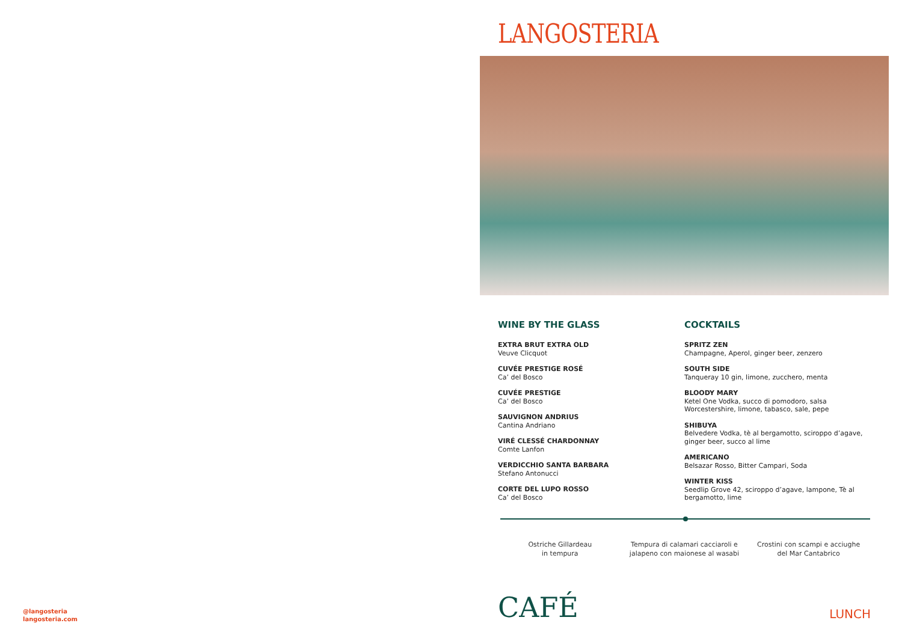@langosteria
langosteria.com
LANGOSTERIA
WINE BY THE GLASS
EXTRA BRUT EXTRA OLD
Veuve Clicquot
CUVÉE PRESTIGE ROSÉ
Ca’ del Bosco
CUVÉE PRESTIGE
Ca’ del Bosco
SAUVIGNON ANDRIUS
Cantina Andriano
VIRÉ CLESSÉ CHARDONNAY
Comte Lanfon
VERDICCHIO SANTA BARBARA
Stefano Antonucci
CORTE DEL LUPO ROSSO
Ca’ del Bosco
COCKTAILS
SPRITZ ZEN
Champagne, Aperol, ginger beer, zenzero
SOUTH SIDE
Tanqueray 10 gin, limone, zucchero, menta
BLOODY MARY
Ketel One Vodka, succo di pomodoro, salsa Worcestershire, limone, tabasco, sale, pepe
SHIBUYA
Belvedere Vodka, tè al bergamotto, sciroppo d’agave, ginger beer, succo al lime
AMERICANO
Belsazar Rosso, Bitter Campari, Soda
WINTER KISS
Seedlip Grove 42, sciroppo d’agave, lampone, Tè al bergamotto, lime
Ostriche Gillardeau
in tempura
Tempura di calamari cacciaroli e
jalapeno con maionese al wasabi
Crostini con scampi e acciughe
del Mar Cantabrico
CAFÉ
LUNCH